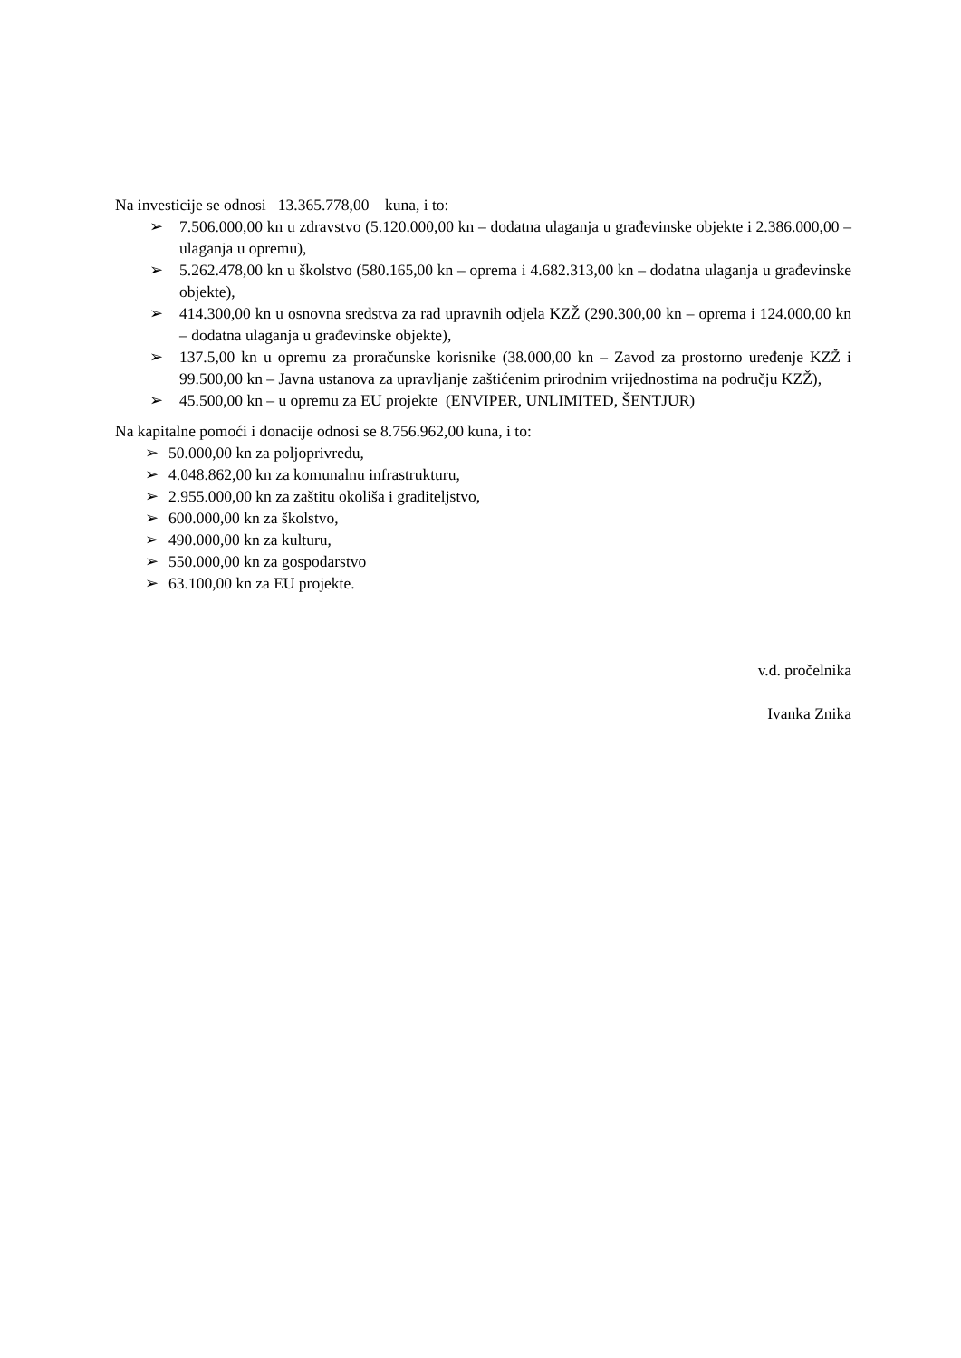Na investicije se odnosi 13.365.778,00 kuna, i to:
➢ 7.506.000,00 kn u zdravstvo (5.120.000,00 kn – dodatna ulaganja u građevinske objekte i 2.386.000,00 – ulaganja u opremu),
➢ 5.262.478,00 kn u školstvo (580.165,00 kn – oprema i 4.682.313,00 kn – dodatna ulaganja u građevinske objekte),
➢ 414.300,00 kn u osnovna sredstva za rad upravnih odjela KZŽ (290.300,00 kn – oprema i 124.000,00 kn – dodatna ulaganja u građevinske objekte),
➢ 137.5,00 kn u opremu za proračunske korisnike (38.000,00 kn – Zavod za prostorno uređenje KZŽ i 99.500,00 kn – Javna ustanova za upravljanje zaštićenim prirodnim vrijednostima na području KZŽ),
➢ 45.500,00 kn – u opremu za EU projekte (ENVIPER, UNLIMITED, ŠENTJUR)
Na kapitalne pomoći i donacije odnosi se 8.756.962,00 kuna, i to:
➢ 50.000,00 kn za poljoprivredu,
➢ 4.048.862,00 kn za komunalnu infrastrukturu,
➢ 2.955.000,00 kn za zaštitu okoliša i graditeljstvo,
➢ 600.000,00 kn za školstvo,
➢ 490.000,00 kn za kulturu,
➢ 550.000,00 kn za gospodarstvo
➢ 63.100,00 kn za EU projekte.
v.d. pročelnika
Ivanka Znika